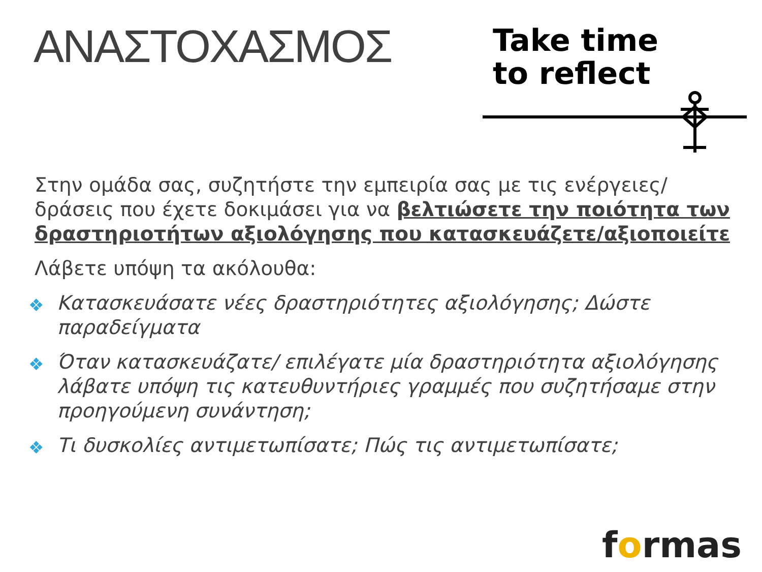ΑΝΑΣΤΟΧΑΣΜΟΣ
Take time
to reflect
Στην ομάδα σας, συζητήστε την εμπειρία σας με τις ενέργειες/δράσεις που έχετε δοκιμάσει για να βελτιώσετε την ποιότητα των δραστηριοτήτων αξιολόγησης που κατασκευάζετε/αξιοποιείτε
Λάβετε υπόψη τα ακόλουθα:
❖ Κατασκευάσατε νέες δραστηριότητες αξιολόγησης; Δώστε παραδείγματα
❖ Όταν κατασκευάζατε/ επιλέγατε μία δραστηριότητα αξιολόγησης λάβατε υπόψη τις κατευθυντήριες γραμμές που συζητήσαμε στην προηγούμενη συνάντηση;
❖ Τι δυσκολίες αντιμετωπίσατε; Πώς τις αντιμετωπίσατε;
formas